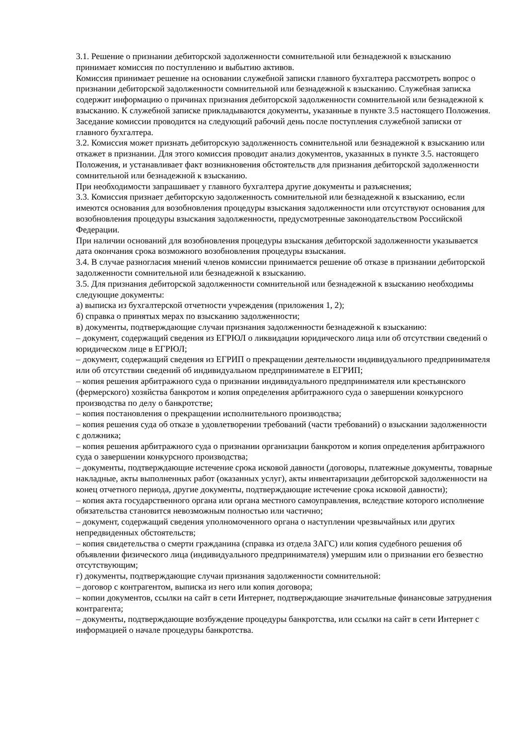3.1. Решение о признании дебиторской задолженности сомнительной или безнадежной к взысканию принимает комиссия по поступлению и выбытию активов.
Комиссия принимает решение на основании служебной записки главного бухгалтера рассмотреть вопрос о признании дебиторской задолженности сомнительной или безнадежной к взысканию. Служебная записка содержит информацию о причинах признания дебиторской задолженности сомнительной или безнадежной к взысканию. К служебной записке прикладываются документы, указанные в пункте 3.5 настоящего Положения.
Заседание комиссии проводится на следующий рабочий день после поступления служебной записки от главного бухгалтера.
3.2. Комиссия может признать дебиторскую задолженность сомнительной или безнадежной к взысканию или откажет в признании. Для этого комиссия проводит анализ документов, указанных в пункте 3.5. настоящего Положения, и устанавливает факт возникновения обстоятельств для признания дебиторской задолженности сомнительной или безнадежной к взысканию.
При необходимости запрашивает у главного бухгалтера другие документы и разъяснения;
3.3. Комиссия признает дебиторскую задолженность сомнительной или безнадежной к взысканию, если имеются основания для возобновления процедуры взыскания задолженности или отсутствуют основания для возобновления процедуры взыскания задолженности, предусмотренные законодательством Российской Федерации.
При наличии оснований для возобновления процедуры взыскания дебиторской задолженности указывается дата окончания срока возможного возобновления процедуры взыскания.
3.4. В случае разногласия мнений членов комиссии принимается решение об отказе в признании дебиторской задолженности сомнительной или безнадежной к взысканию.
3.5. Для признания дебиторской задолженности сомнительной или безнадежной к взысканию необходимы следующие документы:
а) выписка из бухгалтерской отчетности учреждения (приложения 1, 2);
б) справка о принятых мерах по взысканию задолженности;
в) документы, подтверждающие случаи признания задолженности безнадежной к взысканию:
– документ, содержащий сведения из ЕГРЮЛ о ликвидации юридического лица или об отсутствии сведений о юридическом лице в ЕГРЮЛ;
– документ, содержащий сведения из ЕГРИП о прекращении деятельности индивидуального предпринимателя или об отсутствии сведений об индивидуальном предпринимателе в ЕГРИП;
– копия решения арбитражного суда о признании индивидуального предпринимателя или крестьянского (фермерского) хозяйства банкротом и копия определения арбитражного суда о завершении конкурсного производства по делу о банкротстве;
– копия постановления о прекращении исполнительного производства;
– копия решения суда об отказе в удовлетворении требований (части требований) о взыскании задолженности с должника;
– копия решения арбитражного суда о признании организации банкротом и копия определения арбитражного суда о завершении конкурсного производства;
– документы, подтверждающие истечение срока исковой давности (договоры, платежные документы, товарные накладные, акты выполненных работ (оказанных услуг), акты инвентаризации дебиторской задолженности на конец отчетного периода, другие документы, подтверждающие истечение срока исковой давности);
– копия акта государственного органа или органа местного самоуправления, вследствие которого исполнение обязательства становится невозможным полностью или частично;
– документ, содержащий сведения уполномоченного органа о наступлении чрезвычайных или других непредвиденных обстоятельств;
– копия свидетельства о смерти гражданина (справка из отдела ЗАГС) или копия судебного решения об объявлении физического лица (индивидуального предпринимателя) умершим или о признании его безвестно отсутствующим;
г) документы, подтверждающие случаи признания задолженности сомнительной:
– договор с контрагентом, выписка из него или копия договора;
– копии документов, ссылки на сайт в сети Интернет, подтверждающие значительные финансовые затруднения контрагента;
– документы, подтверждающие возбуждение процедуры банкротства, или ссылки на сайт в сети Интернет с информацией о начале процедуры банкротства.